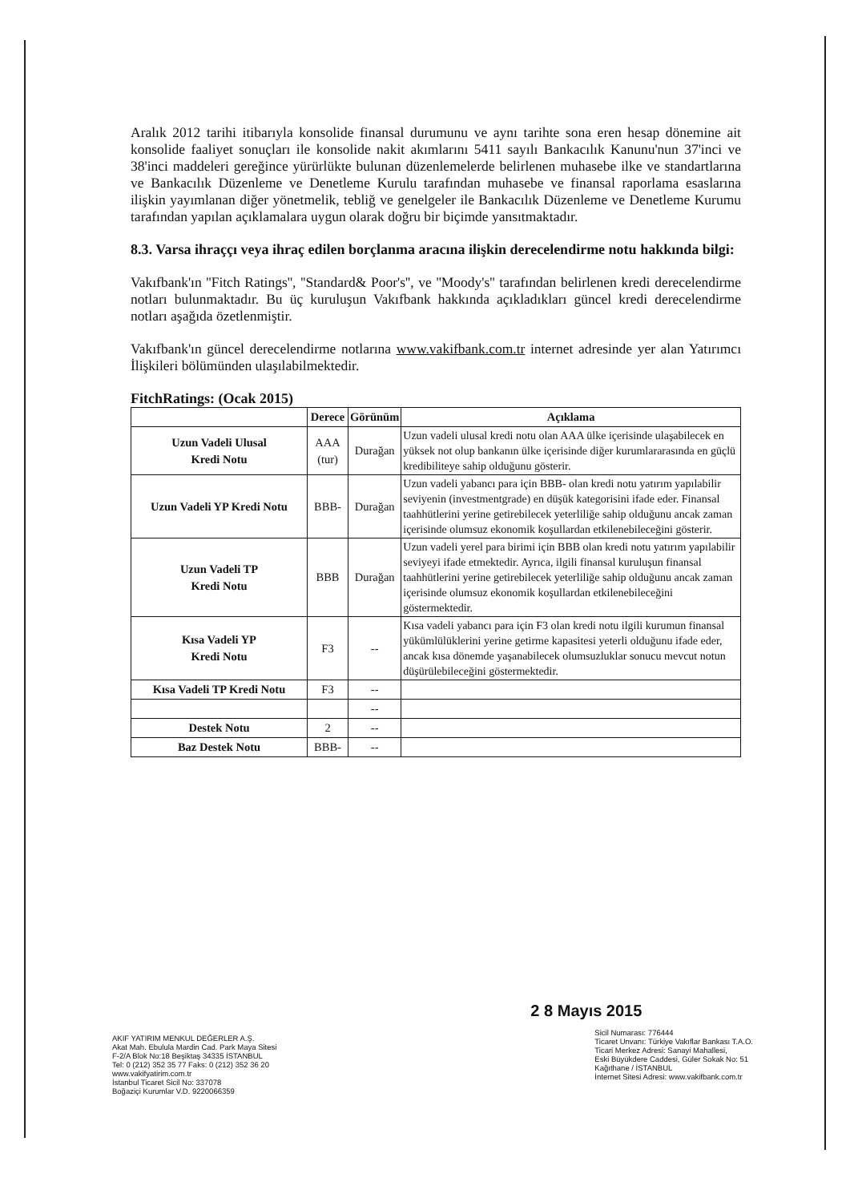Aralık 2012 tarihi itibarıyla konsolide finansal durumunu ve aynı tarihte sona eren hesap dönemine ait konsolide faaliyet sonuçları ile konsolide nakit akımlarını 5411 sayılı Bankacılık Kanunu'nun 37'inci ve 38'inci maddeleri gereğince yürürlükte bulunan düzenlemelerde belirlenen muhasebe ilke ve standartlarına ve Bankacılık Düzenleme ve Denetleme Kurulu tarafından muhasebe ve finansal raporlama esaslarına ilişkin yayımlanan diğer yönetmelik, tebliğ ve genelgeler ile Bankacılık Düzenleme ve Denetleme Kurumu tarafından yapılan açıklamalara uygun olarak doğru bir biçimde yansıtmaktadır.
8.3. Varsa ihraççı veya ihraç edilen borçlanma aracına ilişkin derecelendirme notu hakkında bilgi:
Vakıfbank'ın ''Fitch Ratings'', ''Standard& Poor's'', ve ''Moody's'' tarafından belirlenen kredi derecelendirme notları bulunmaktadır. Bu üç kuruluşun Vakıfbank hakkında açıkladıkları güncel kredi derecelendirme notları aşağıda özetlenmiştir.
Vakıfbank'ın güncel derecelendirme notlarına www.vakifbank.com.tr internet adresinde yer alan Yatırımcı İlişkileri bölümünden ulaşılabilmektedir.
FitchRatings: (Ocak 2015)
| | Derece | Görünüm | Açıklama |
| --- | --- | --- | --- |
| Uzun Vadeli Ulusal Kredi Notu | AAA (tur) | Durağan | Uzun vadeli ulusal kredi notu olan AAA ülke içerisinde ulaşabilecek en yüksek not olup bankanın ülke içerisinde diğer kurumlararasında en güçlü kredibiliteye sahip olduğunu gösterir. |
| Uzun Vadeli YP Kredi Notu | BBB- | Durağan | Uzun vadeli yabancı para için BBB- olan kredi notu yatırım yapılabilir seviyenin (investmentgrade) en düşük kategorisini ifade eder. Finansal taahhütlerini yerine getirebilecek yeterliliğe sahip olduğunu ancak zaman içerisinde olumsuz ekonomik koşullardan etkilenebileceğini gösterir. |
| Uzun Vadeli TP Kredi Notu | BBB | Durağan | Uzun vadeli yerel para birimi için BBB olan kredi notu yatırım yapılabilir seviyeyi ifade etmektedir. Ayrıca, ilgili finansal kuruluşun finansal taahhütlerini yerine getirebilecek yeterliliğe sahip olduğunu ancak zaman içerisinde olumsuz ekonomik koşullardan etkilenebileceğini göstermektedir. |
| Kısa Vadeli YP Kredi Notu | F3 | -- | Kısa vadeli yabancı para için F3 olan kredi notu ilgili kurumun finansal yükümlülüklerini yerine getirme kapasitesi yeterli olduğunu ifade eder, ancak kısa dönemde yaşanabilecek olumsuzluklar sonucu mevcut notun düşürülebileceğini göstermektedir. |
| Kısa Vadeli TP Kredi Notu | F3 | -- | |
| | | -- | |
| Destek Notu | 2 | -- | |
| Baz Destek Notu | BBB- | -- | |
AKIF YATIRIM MENKUL DEĞERLER A.Ş.
Akat Mah. Ebulula Mardin Cad. Park Maya Sitesi
F-2/A Blok No:18 Beşiktaş 34335 İSTANBUL
Tel: 0 (212) 352 35 77 Faks: 0 (212) 352 36 20
www.vakifyatirim.com.tr
İstanbul Ticaret Sicil No: 337078
Boğaziçi Kurumlar V.D. 9220066359
2 8 Mayıs 2015
Sicil Numarası: 776444
Ticaret Unvanı: Türkiye Vakıflar Bankası T.A.O.
Ticari Merkez Adresi: Sanayi Mahallesi,
Eski Büyükdere Caddesi, Güler Sokak No: 51
Kağıthane / İSTANBUL
İnternet Sitesi Adresi: www.vakifbank.com.tr